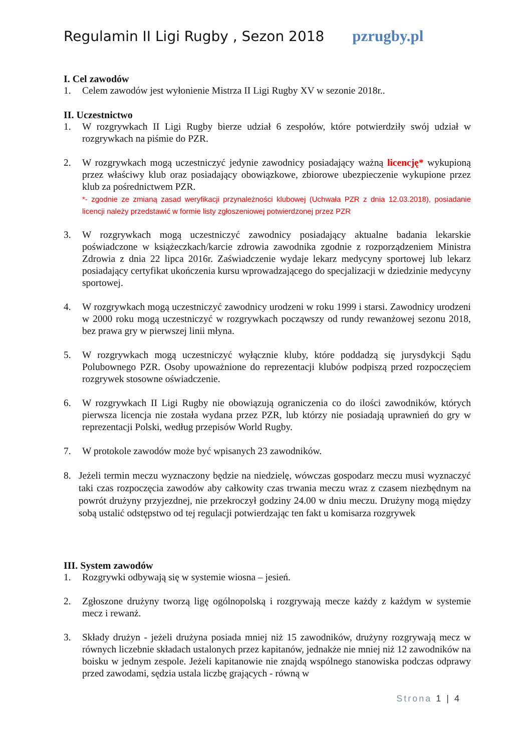Regulamin II Ligi Rugby , Sezon 2018 pzrugby.pl
I. Cel zawodów
1. Celem zawodów jest wyłonienie Mistrza II Ligi Rugby XV w sezonie 2018r..
II. Uczestnictwo
1. W rozgrywkach II Ligi Rugby bierze udział 6 zespołów, które potwierdziły swój udział w rozgrywkach na piśmie do PZR.
2. W rozgrywkach mogą uczestniczyć jedynie zawodnicy posiadający ważną licencję* wykupioną przez właściwy klub oraz posiadający obowiązkowe, zbiorowe ubezpieczenie wykupione przez klub za pośrednictwem PZR.
*- zgodnie ze zmianą zasad weryfikacji przynależności klubowej (Uchwała PZR z dnia 12.03.2018), posiadanie licencji należy przedstawić w formie listy zgłoszeniowej potwierdzonej przez PZR
3. W rozgrywkach mogą uczestniczyć zawodnicy posiadający aktualne badania lekarskie poświadczone w książeczkach/karcie zdrowia zawodnika zgodnie z rozporządzeniem Ministra Zdrowia z dnia 22 lipca 2016r. Zaświadczenie wydaje lekarz medycyny sportowej lub lekarz posiadający certyfikat ukończenia kursu wprowadzającego do specjalizacji w dziedzinie medycyny sportowej.
4. W rozgrywkach mogą uczestniczyć zawodnicy urodzeni w roku 1999 i starsi. Zawodnicy urodzeni w 2000 roku mogą uczestniczyć w rozgrywkach począwszy od rundy rewanżowej sezonu 2018, bez prawa gry w pierwszej linii młyna.
5. W rozgrywkach mogą uczestniczyć wyłącznie kluby, które poddadzą się jurysdykcji Sądu Polubownego PZR. Osoby upoważnione do reprezentacji klubów podpiszą przed rozpoczęciem rozgrywek stosowne oświadczenie.
6. W rozgrywkach II Ligi Rugby nie obowiązują ograniczenia co do ilości zawodników, których pierwsza licencja nie została wydana przez PZR, lub którzy nie posiadają uprawnień do gry w reprezentacji Polski, według przepisów World Rugby.
7. W protokole zawodów może być wpisanych 23 zawodników.
8. Jeżeli termin meczu wyznaczony będzie na niedzielę, wówczas gospodarz meczu musi wyznaczyć taki czas rozpoczęcia zawodów aby całkowity czas trwania meczu wraz z czasem niezbędnym na powrót drużyny przyjezdnej, nie przekroczył godziny 24.00 w dniu meczu. Drużyny mogą między sobą ustalić odstępstwo od tej regulacji potwierdzając ten fakt u komisarza rozgrywek
III. System zawodów
1. Rozgrywki odbywają się w systemie wiosna – jesień.
2. Zgłoszone drużyny tworzą ligę ogólnopolską i rozgrywają mecze każdy z każdym w systemie mecz i rewanż.
3. Składy drużyn - jeżeli drużyna posiada mniej niż 15 zawodników, drużyny rozgrywają mecz w równych liczebnie składach ustalonych przez kapitanów, jednakże nie mniej niż 12 zawodników na boisku w jednym zespole. Jeżeli kapitanowie nie znajdą wspólnego stanowiska podczas odprawy przed zawodami, sędzia ustala liczbę grających - równą w
Strona 1 | 4